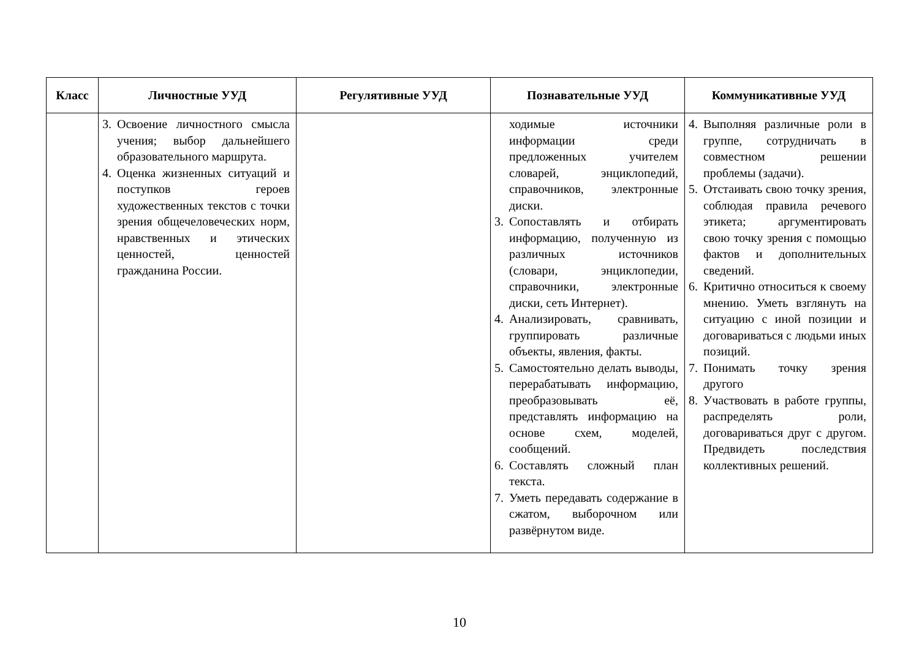| Класс | Личностные УУД | Регулятивные УУД | Познавательные УУД | Коммуникативные УУД |
| --- | --- | --- | --- | --- |
| | 3. Освоение личностного смысла учения; выбор дальнейшего образовательного маршрута. 4. Оценка жизненных ситуаций и поступков героев художественных текстов с точки зрения общечеловеческих норм, нравственных и этических ценностей, ценностей гражданина России. | | ходимые источники информации среди предложенных учителем словарей, энциклопедий, справочников, электронные диски. 3. Сопоставлять и отбирать информацию, полученную из различных источников (словари, энциклопедии, справочники, электронные диски, сеть Интернет). 4. Анализировать, сравнивать, группировать различные объекты, явления, факты. 5. Самостоятельно делать выводы, перерабатывать информацию, преобразовывать её, представлять информацию на основе схем, моделей, сообщений. 6. Составлять сложный план текста. 7. Уметь передавать содержание в сжатом, выборочном или развёрнутом виде. | 4. Выполняя различные роли в группе, сотрудничать в совместном решении проблемы (задачи). 5. Отстаивать свою точку зрения, соблюдая правила речевого этикета; аргументировать свою точку зрения с помощью фактов и дополнительных сведений. 6. Критично относиться к своему мнению. Уметь взглянуть на ситуацию с иной позиции и договариваться с людьми иных позиций. 7. Понимать точку зрения другого 8. Участвовать в работе группы, распределять роли, договариваться друг с другом. Предвидеть последствия коллективных решений. |
10